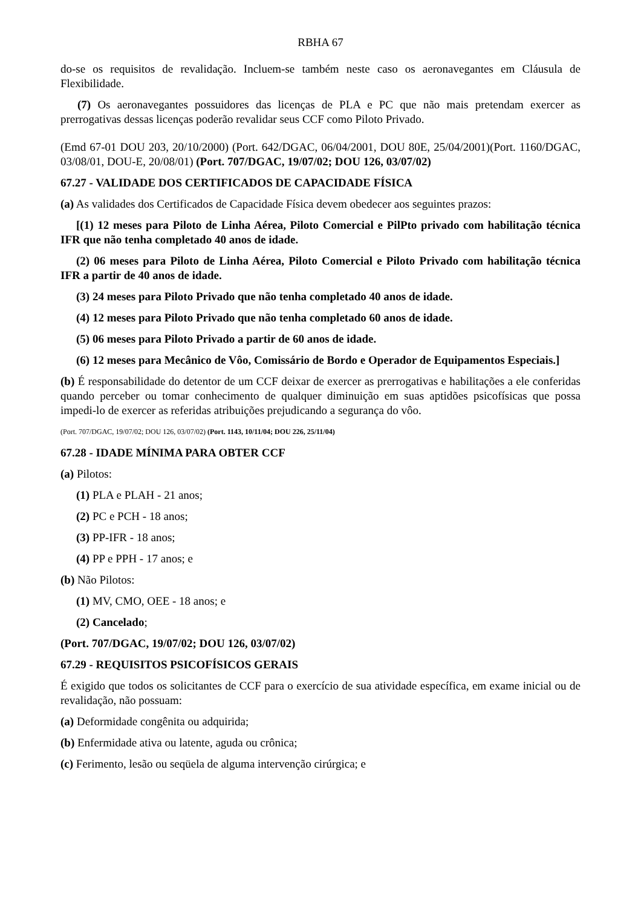RBHA 67
do-se os requisitos de revalidação. Incluem-se também neste caso os aeronavegantes em Cláusula de Flexibilidade.
(7) Os aeronavegantes possuidores das licenças de PLA e PC que não mais pretendam exercer as prerrogativas dessas licenças poderão revalidar seus CCF como Piloto Privado.
(Emd 67-01 DOU 203, 20/10/2000) (Port. 642/DGAC, 06/04/2001, DOU 80E, 25/04/2001)(Port. 1160/DGAC, 03/08/01, DOU-E, 20/08/01) (Port. 707/DGAC, 19/07/02; DOU 126, 03/07/02)
67.27 - VALIDADE DOS CERTIFICADOS DE CAPACIDADE FÍSICA
(a) As validades dos Certificados de Capacidade Física devem obedecer aos seguintes prazos:
[(1) 12 meses para Piloto de Linha Aérea, Piloto Comercial e PilPto privado com habilitação técnica IFR que não tenha completado 40 anos de idade.
(2) 06 meses para Piloto de Linha Aérea, Piloto Comercial e Piloto Privado com habilitação técnica IFR a partir de 40 anos de idade.
(3) 24 meses para Piloto Privado que não tenha completado 40 anos de idade.
(4) 12 meses para Piloto Privado que não tenha completado 60 anos de idade.
(5) 06 meses para Piloto Privado a partir de 60 anos de idade.
(6) 12 meses para Mecânico de Vôo, Comissário de Bordo e Operador de Equipamentos Especiais.]
(b) É responsabilidade do detentor de um CCF deixar de exercer as prerrogativas e habilitações a ele conferidas quando perceber ou tomar conhecimento de qualquer diminuição em suas aptidões psicofísicas que possa impedi-lo de exercer as referidas atribuições prejudicando a segurança do vôo.
(Port. 707/DGAC, 19/07/02; DOU 126, 03/07/02) (Port. 1143, 10/11/04; DOU 226, 25/11/04)
67.28 - IDADE MÍNIMA PARA OBTER CCF
(a) Pilotos:
(1) PLA e PLAH - 21 anos;
(2) PC e PCH - 18 anos;
(3) PP-IFR - 18 anos;
(4) PP e PPH - 17 anos; e
(b) Não Pilotos:
(1) MV, CMO, OEE - 18 anos; e
(2) Cancelado;
(Port. 707/DGAC, 19/07/02; DOU 126, 03/07/02)
67.29 - REQUISITOS PSICOFÍSICOS GERAIS
É exigido que todos os solicitantes de CCF para o exercício de sua atividade específica, em exame inicial ou de revalidação, não possuam:
(a) Deformidade congênita ou adquirida;
(b) Enfermidade ativa ou latente, aguda ou crônica;
(c) Ferimento, lesão ou seqüela de alguma intervenção cirúrgica; e